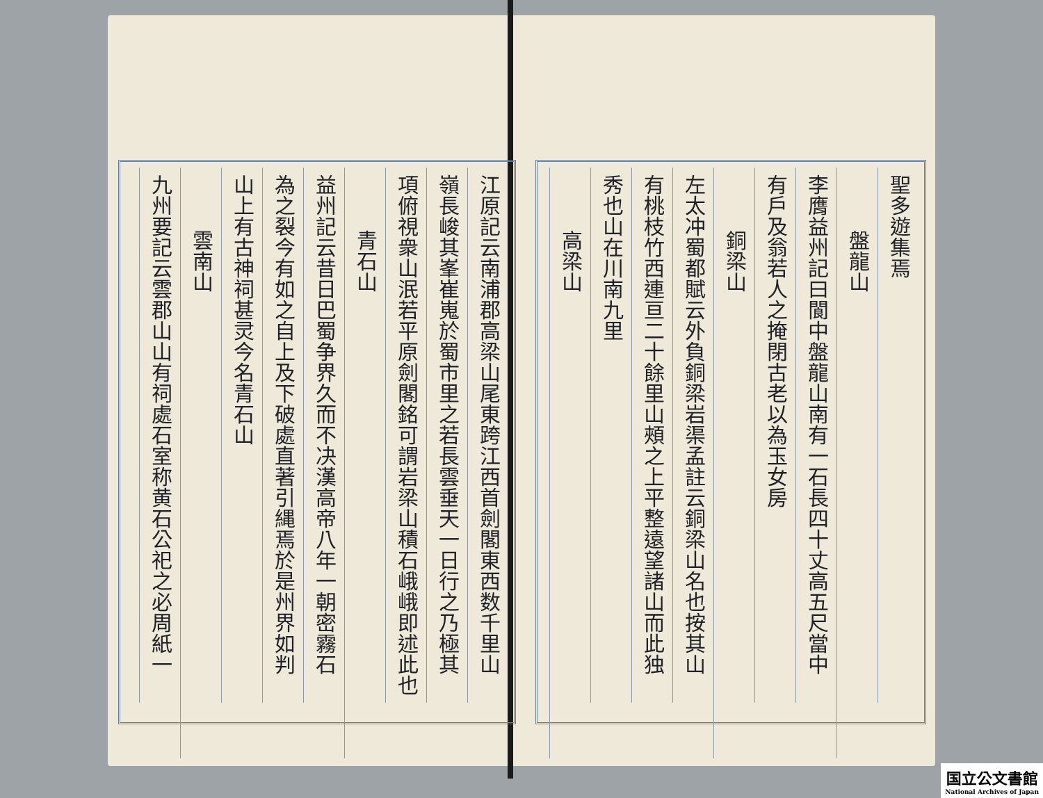聖多遊集焉
盤龍山
李膺益州記曰閬中盤龍山南有一石長四十丈高五尺當中
有戸及翁若人之掩閉古老以為玉女房
銅梁山
左太冲蜀都賦云外負銅梁岩渠孟註云銅梁山名也按其山
有桃枝竹西連亘二十餘里山頰之上平整遠望諸山而此独
秀也山在川南九里
高梁山
江原記云南浦郡高梁山尾東跨江西首劍閣東西数千里山
嶺長峻其峯崔嵬於蜀市里之若長雲垂天一日行之乃極其
項俯視衆山泯若平原劍閣銘可謂岩梁山積石峨峨即述此也
青石山
益州記云昔日巴蜀争界久而不决漢高帝八年一朝密霧石
為之裂今有如之自上及下破處直著引縄焉於是州界如判
山上有古神祠甚灵今名青石山
雲南山
九州要記云雲郡山山有祠處石室称黄石公祀之必周紙一
国立公文書館
National Archives of Japan